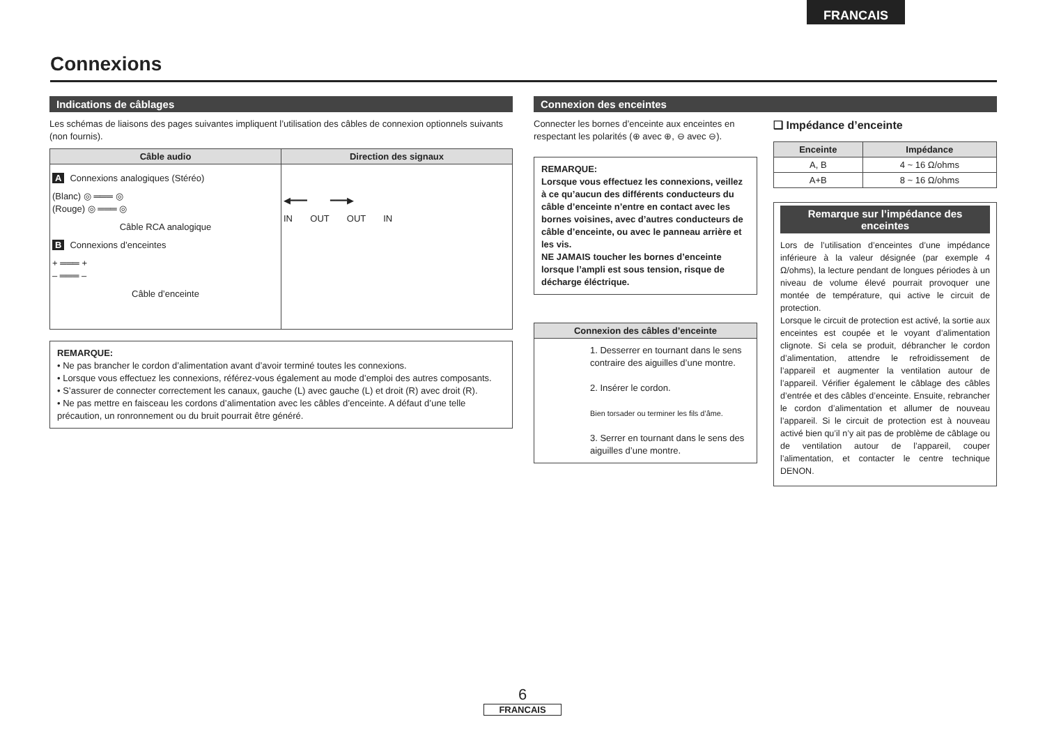FRANCAIS
Connexions
Indications de câblages
Les schémas de liaisons des pages suivantes impliquent l’utilisation des câbles de connexion optionnels suivants (non fournis).
| Câble audio | Direction des signaux |
| --- | --- |
| A Connexions analogiques (Stéréo) (Blanc) ◎ ═══ ◎ (Rouge) ◎ ═══ ◎ Câble RCA analogique B Connexions d’enceintes + ═══ + – ═══ – Câble d’enceinte | ◀━━━ ━━━▶ IN OUT OUT IN |
REMARQUE:
• Ne pas brancher le cordon d’alimentation avant d’avoir terminé toutes les connexions.
• Lorsque vous effectuez les connexions, référez-vous également au mode d’emploi des autres composants.
• S’assurer de connecter correctement les canaux, gauche (L) avec gauche (L) et droit (R) avec droit (R).
• Ne pas mettre en faisceau les cordons d’alimentation avec les câbles d’enceinte. A défaut d’une telle précaution, un ronronnement ou du bruit pourrait être généré.
Connexion des enceintes
Connecter les bornes d’enceinte aux enceintes en respectant les polarités (⊕ avec ⊕, ⊖ avec ⊖).
REMARQUE:
Lorsque vous effectuez les connexions, veillez à ce qu’aucun des différents conducteurs du câble d’enceinte n’entre en contact avec les bornes voisines, avec d’autres conducteurs de câble d’enceinte, ou avec le panneau arrière et les vis.
NE JAMAIS toucher les bornes d’enceinte lorsque l’ampli est sous tension, risque de décharge éléctrique.
| Connexion des câbles d’enceinte |
| --- |
| 1. Desserrer en tournant dans le sens contraire des aiguilles d’une montre. 2. Insérer le cordon. Bien torsader ou terminer les fils d’âme. 3. Serrer en tournant dans le sens des aiguilles d’une montre. |
❑ Impédance d’enceinte
| Enceinte | Impédance |
| --- | --- |
| A, B | 4 ~ 16 Ω/ohms |
| A+B | 8 ~ 16 Ω/ohms |
Remarque sur l’impédance des enceintes
Lors de l’utilisation d’enceintes d’une impédance inférieure à la valeur désignée (par exemple 4 Ω/ohms), la lecture pendant de longues périodes à un niveau de volume élevé pourrait provoquer une montée de température, qui active le circuit de protection.
Lorsque le circuit de protection est activé, la sortie aux enceintes est coupée et le voyant d’alimentation clignote. Si cela se produit, débrancher le cordon d’alimentation, attendre le refroidissement de l’appareil et augmenter la ventilation autour de l’appareil. Vérifier également le câblage des câbles d’entrée et des câbles d’enceinte. Ensuite, rebrancher le cordon d’alimentation et allumer de nouveau l’appareil. Si le circuit de protection est à nouveau activé bien qu’il n’y ait pas de problème de câblage ou de ventilation autour de l’appareil, couper l’alimentation, et contacter le centre technique DENON.
6
FRANCAIS